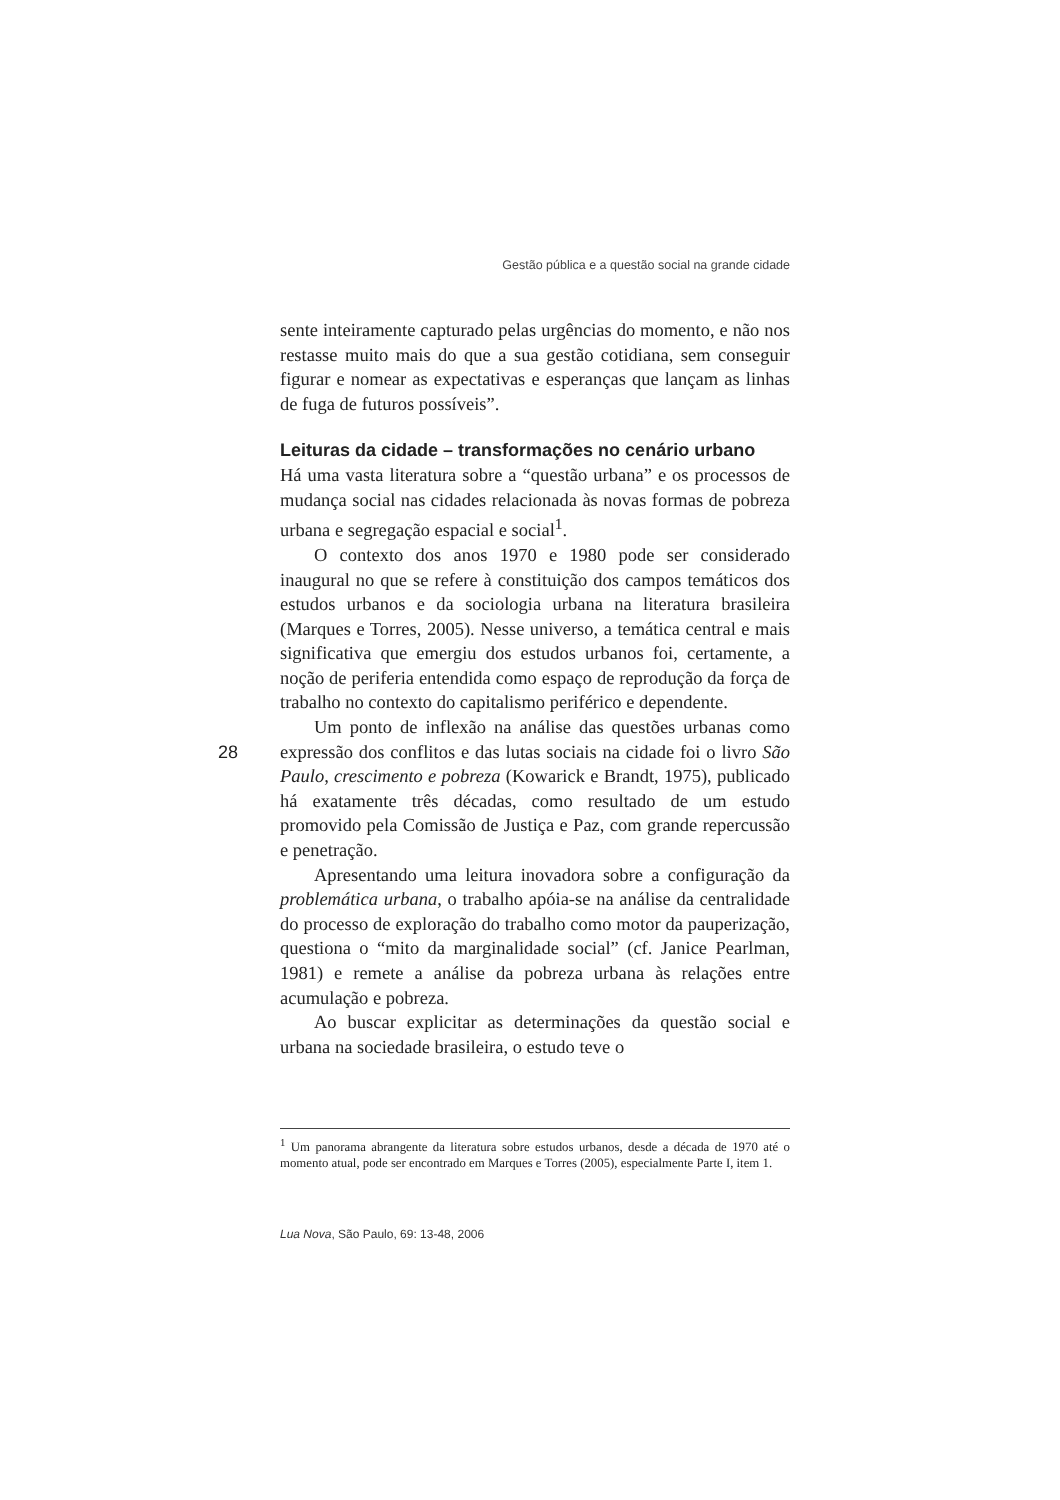Gestão pública e a questão social na grande cidade
sente inteiramente capturado pelas urgências do momento, e não nos restasse muito mais do que a sua gestão cotidiana, sem conseguir figurar e nomear as expectativas e esperanças que lançam as linhas de fuga de futuros possíveis”.
Leituras da cidade – transformações no cenário urbano
Há uma vasta literatura sobre a “questão urbana” e os processos de mudança social nas cidades relacionada às novas formas de pobreza urbana e segregação espacial e social<sup>1</sup>.
O contexto dos anos 1970 e 1980 pode ser considerado inaugural no que se refere à constituição dos campos temáticos dos estudos urbanos e da sociologia urbana na literatura brasileira (Marques e Torres, 2005). Nesse universo, a temática central e mais significativa que emergiu dos estudos urbanos foi, certamente, a noção de periferia entendida como espaço de reprodução da força de trabalho no contexto do capitalismo periférico e dependente.
Um ponto de inflexão na análise das questões urbanas como expressão dos conflitos e das lutas sociais na cidade foi o livro São Paulo, crescimento e pobreza (Kowarick e Brandt, 1975), publicado há exatamente três décadas, como resultado de um estudo promovido pela Comissão de Justiça e Paz, com grande repercussão e penetração.
Apresentando uma leitura inovadora sobre a configuração da problemática urbana, o trabalho apóia-se na análise da centralidade do processo de exploração do trabalho como motor da pauperização, questiona o “mito da marginalidade social” (cf. Janice Pearlman, 1981) e remete a análise da pobreza urbana às relações entre acumulação e pobreza.
Ao buscar explicitar as determinações da questão social e urbana na sociedade brasileira, o estudo teve o
28
<sup>1</sup> Um panorama abrangente da literatura sobre estudos urbanos, desde a década de 1970 até o momento atual, pode ser encontrado em Marques e Torres (2005), especialmente Parte I, item 1.
Lua Nova, São Paulo, 69: 13-48, 2006